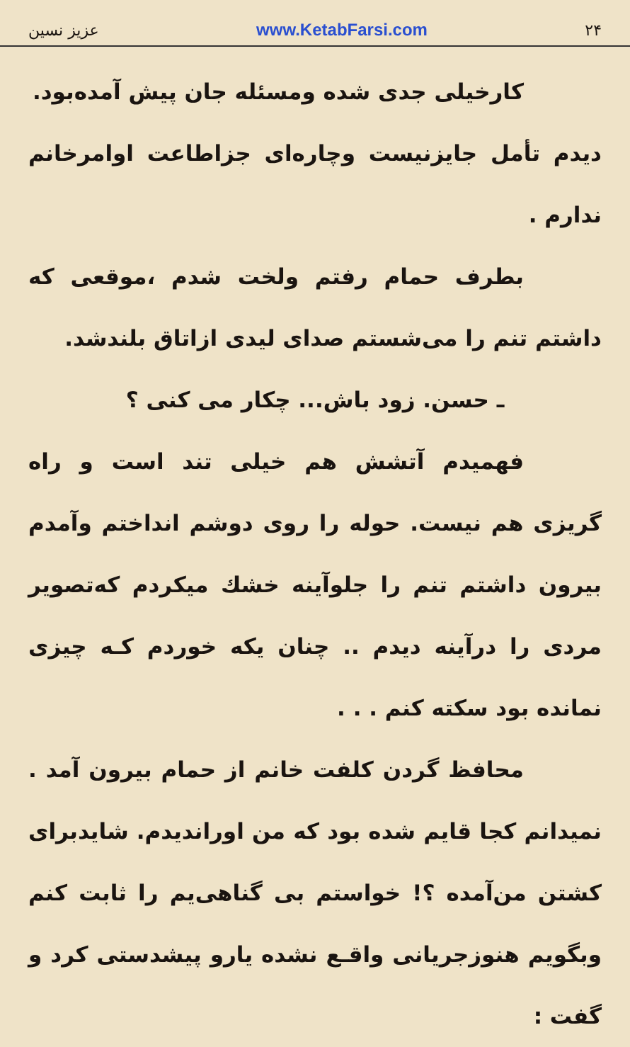عزیز نسین www.KetabFarsi.com ۲۴
کارخیلی جدی شده ومسئله جان پیش آمده‌بود.
دیدم تأمل جایزنیست وچاره‌ای جزاطاعت اوامرخانم ندارم .
بطرف حمام رفتم ولخت شدم ،موقعی که داشتم تنم را می‌شستم صدای لیدی ازاتاق بلندشد.
ـ حسن. زود باش... چکار می کنی ؟
فهمیدم آتشش هم خیلی تند است و راه گریزی هم نیست. حوله را روی دوشم انداختم وآمدم بیرون داشتم تنم را جلوآینه خشك میکردم که‌تصویر مردی را درآینه دیدم .. چنان یکه خوردم کـه چیزی نمانده بود سکته کنم . . .
محافظ گردن کلفت خانم از حمام بیرون آمد . نمیدانم کجا قایم شده بود که من اوراندیدم. شایدبرای کشتن من‌آمده ؟! خواستم بی گناهی‌یم را ثابت کنم وبگویم هنوزجریانی واقـع نشده یارو پیشدستی کرد و گفت :